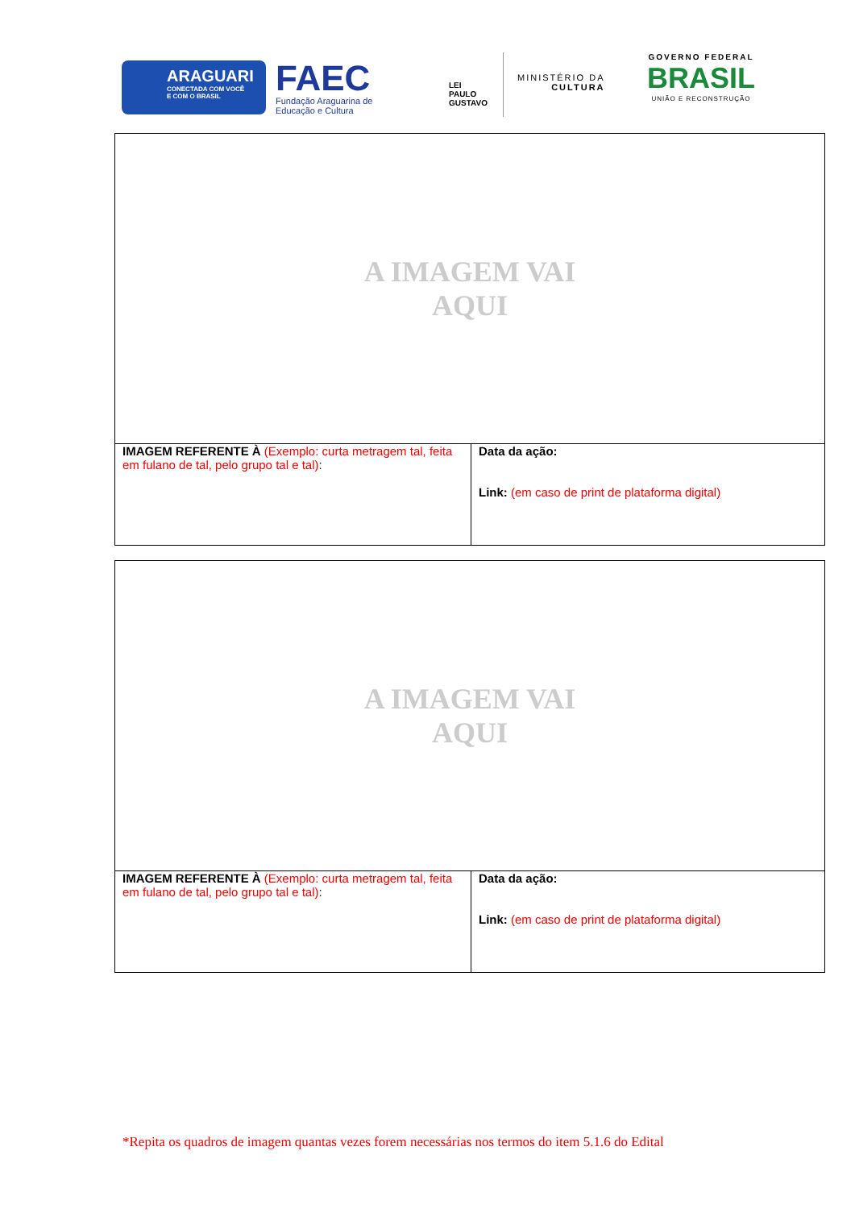ARAGUARI
CONECTADA COM VOCÊ
E COM O BRASIL
FAEC
Fundação Araguarina de
Educação e Cultura
LEI
PAULO
GUSTAVO
MINISTÉRIO DA
CULTURA
GOVERNO FEDERAL
BRASIL
UNIÃO E RECONSTRUÇÃO
| A IMAGEM VAI AQUI | |
| IMAGEM REFERENTE À (Exemplo: curta metragem tal, feita em fulano de tal, pelo grupo tal e tal) : | Data da ação: Link: (em caso de print de plataforma digital) |
| A IMAGEM VAI AQUI | |
| IMAGEM REFERENTE À (Exemplo: curta metragem tal, feita em fulano de tal, pelo grupo tal e tal) : | Data da ação: Link: (em caso de print de plataforma digital) |
*Repita os quadros de imagem quantas vezes forem necessárias nos termos do item 5.1.6 do Edital